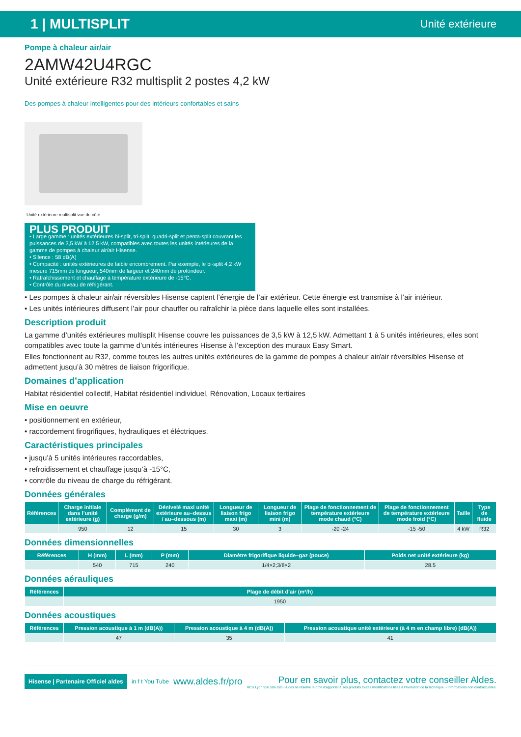1 | MULTISPLIT Unité extérieure
Pompe à chaleur air/air
2AMW42U4RGC
Unité extérieure R32 multisplit 2 postes 4,2 kW
Des pompes à chaleur intelligentes pour des intérieurs confortables et sains
Unité extérieure multisplit vue de côté
PLUS PRODUIT
• Large gamme : unités extérieures bi-split, tri-split, quadri-split et penta-split couvrant les puissances de 3,5 kW à 12,5 kW, compatibles avec toutes les unités intérieures de la gamme de pompes à chaleur air/air Hisense.
• Silence : 58 dB(A)
• Compacité : unités extérieures de faible encombrement. Par exemple, le bi-split 4,2 kW mesure 715mm de longueur, 540mm de largeur et 240mm de profondeur.
• Rafraîchissement et chauffage à température extérieure de -15°C.
• Contrôle du niveau de réfrigérant.
• Les pompes à chaleur air/air réversibles Hisense captent l’énergie de l’air extérieur. Cette énergie est transmise à l’air intérieur.
• Les unités intérieures diffusent l’air pour chauffer ou rafraîchir la pièce dans laquelle elles sont installées.
Description produit
La gamme d’unités extérieures multisplit Hisense couvre les puissances de 3,5 kW à 12,5 kW. Admettant 1 à 5 unités intérieures, elles sont compatibles avec toute la gamme d’unités intérieures Hisense à l’exception des muraux Easy Smart.
Elles fonctionnent au R32, comme toutes les autres unités extérieures de la gamme de pompes à chaleur air/air réversibles Hisense et admettent jusqu’à 30 mètres de liaison frigorifique.
Domaines d’application
Habitat résidentiel collectif, Habitat résidentiel individuel, Rénovation, Locaux tertiaires
Mise en oeuvre
• positionnement en extérieur,
• raccordement firogrifiques, hydrauliques et éléctriques.
Caractéristiques principales
• jusqu’à 5 unités intérieures raccordables,
• refroidissement et chauffage jusqu’à -15°C,
• contrôle du niveau de charge du réfrigérant.
Données générales
| Références | Charge initiale dans l’unité extérieure (g) | Complément de charge (g/m) | Dénivelé maxi unité extérieure au–dessus / au–dessous (m) | Longueur de liaison frigo maxi (m) | Longueur de liaison frigo mini (m) | Plage de fonctionnement de température extérieure mode chaud (°C) | Plage de fonctionnement de température extérieure mode froid (°C) | Taille | Type de fluide |
| --- | --- | --- | --- | --- | --- | --- | --- | --- | --- |
| | 950 | 12 | 15 | 30 | 3 | -20 -24 | -15 -50 | 4 kW | R32 |
Données dimensionnelles
| Références | H (mm) | L (mm) | P (mm) | Diamètre frigorifique liquide–gaz (pouce) | Poids net unité extérieure (kg) |
| --- | --- | --- | --- | --- | --- |
| | 540 | 715 | 240 | 1/4×2;3/8×2 | 28.5 |
Données aérauliques
| Références | Plage de débit d’air (m³/h) |
| --- | --- |
| | 1950 |
Données acoustiques
| Références | Pression acoustique à 1 m (dB(A)) | Pression acoustique à 4 m (dB(A)) | Pression acoustique unité extérieure (à 4 m en champ libre) (dB(A)) |
| --- | --- | --- | --- |
| | 47 | 35 | 41 |
Hisense | Partenaire Officiel aldes
in f t You Tube
www.aldes.fr/pro
Pour en savoir plus, contactez votre conseiller Aldes.
RCS Lyon 956 506 828 - Aldes se réserve le droit d’apporter à ses produits toutes modifications liées à l’évolution de la technique. - Informations non contractuelles.